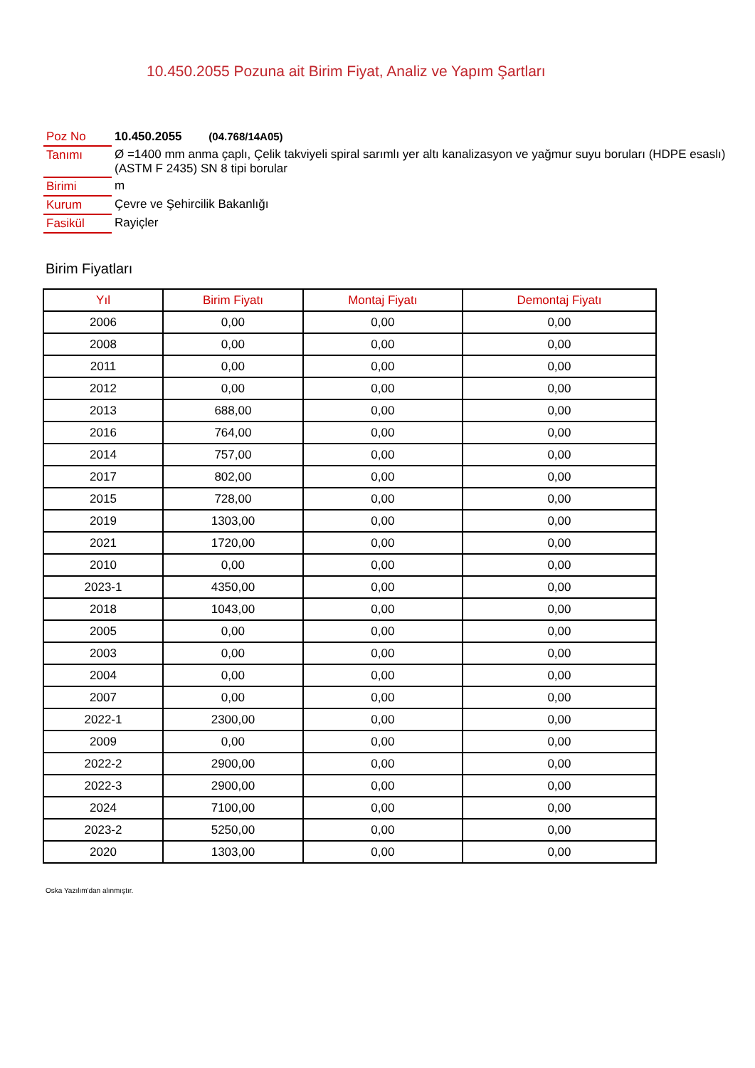10.450.2055 Pozuna ait Birim Fiyat, Analiz ve Yapım Şartları
| Poz No | 10.450.2055 (04.768/14A05) |
| Tanımı | Ø =1400 mm anma çaplı, Çelik takviyeli spiral sarımlı yer altı kanalizasyon ve yağmur suyu boruları (HDPE esaslı) (ASTM F 2435) SN 8 tipi borular |
| Birimi | m |
| Kurum | Çevre ve Şehircilik Bakanlığı |
| Fasikül | Rayiçler |
Birim Fiyatları
| Yıl | Birim Fiyatı | Montaj Fiyatı | Demontaj Fiyatı |
| --- | --- | --- | --- |
| 2006 | 0,00 | 0,00 | 0,00 |
| 2008 | 0,00 | 0,00 | 0,00 |
| 2011 | 0,00 | 0,00 | 0,00 |
| 2012 | 0,00 | 0,00 | 0,00 |
| 2013 | 688,00 | 0,00 | 0,00 |
| 2016 | 764,00 | 0,00 | 0,00 |
| 2014 | 757,00 | 0,00 | 0,00 |
| 2017 | 802,00 | 0,00 | 0,00 |
| 2015 | 728,00 | 0,00 | 0,00 |
| 2019 | 1303,00 | 0,00 | 0,00 |
| 2021 | 1720,00 | 0,00 | 0,00 |
| 2010 | 0,00 | 0,00 | 0,00 |
| 2023-1 | 4350,00 | 0,00 | 0,00 |
| 2018 | 1043,00 | 0,00 | 0,00 |
| 2005 | 0,00 | 0,00 | 0,00 |
| 2003 | 0,00 | 0,00 | 0,00 |
| 2004 | 0,00 | 0,00 | 0,00 |
| 2007 | 0,00 | 0,00 | 0,00 |
| 2022-1 | 2300,00 | 0,00 | 0,00 |
| 2009 | 0,00 | 0,00 | 0,00 |
| 2022-2 | 2900,00 | 0,00 | 0,00 |
| 2022-3 | 2900,00 | 0,00 | 0,00 |
| 2024 | 7100,00 | 0,00 | 0,00 |
| 2023-2 | 5250,00 | 0,00 | 0,00 |
| 2020 | 1303,00 | 0,00 | 0,00 |
Oska Yazılım'dan alınmıştır.